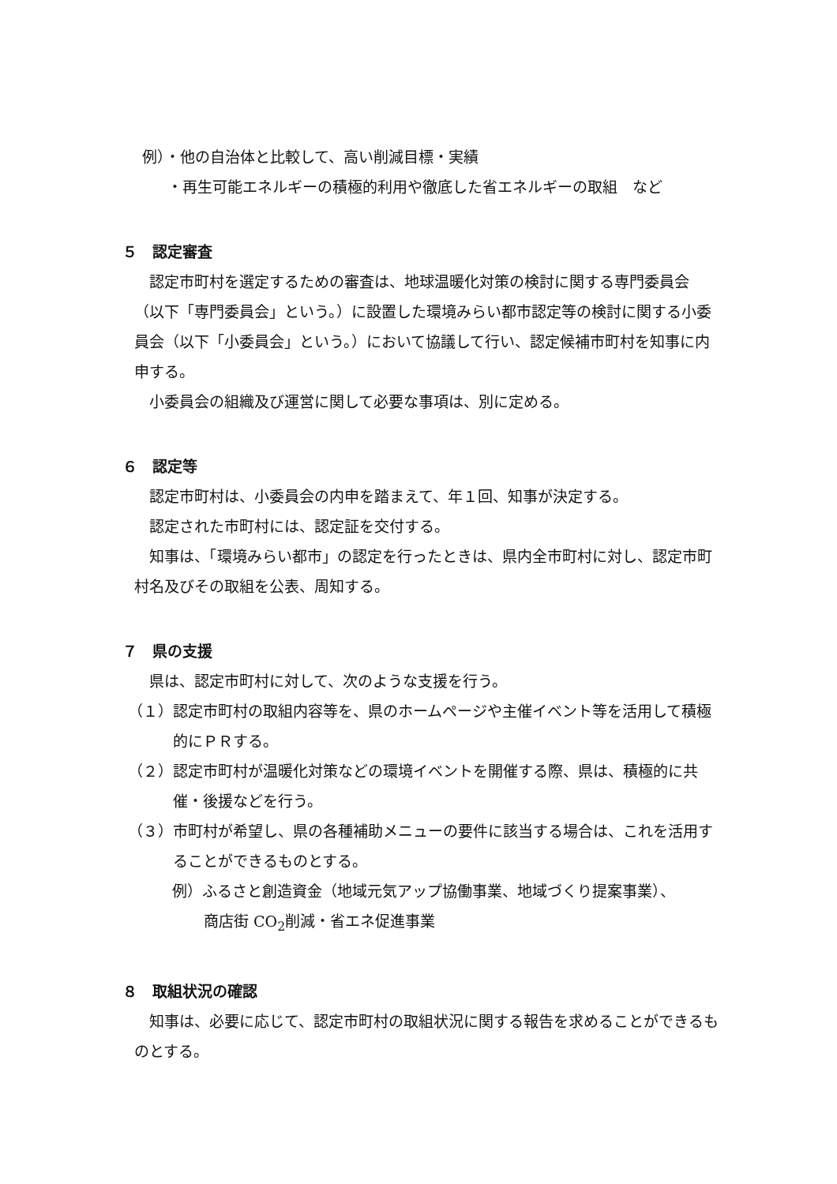例）・他の自治体と比較して、高い削減目標・実績
・再生可能エネルギーの積極的利用や徹底した省エネルギーの取組　など
５　認定審査
認定市町村を選定するための審査は、地球温暖化対策の検討に関する専門委員会（以下「専門委員会」という。）に設置した環境みらい都市認定等の検討に関する小委員会（以下「小委員会」という。）において協議して行い、認定候補市町村を知事に内申する。
小委員会の組織及び運営に関して必要な事項は、別に定める。
６　認定等
認定市町村は、小委員会の内申を踏まえて、年１回、知事が決定する。
認定された市町村には、認定証を交付する。
知事は、「環境みらい都市」の認定を行ったときは、県内全市町村に対し、認定市町村名及びその取組を公表、周知する。
７　県の支援
県は、認定市町村に対して、次のような支援を行う。
（１）認定市町村の取組内容等を、県のホームページや主催イベント等を活用して積極的にＰＲする。
（２）認定市町村が温暖化対策などの環境イベントを開催する際、県は、積極的に共催・後援などを行う。
（３）市町村が希望し、県の各種補助メニューの要件に該当する場合は、これを活用することができるものとする。
例）ふるさと創造資金（地域元気アップ協働事業、地域づくり提案事業）、
商店街 CO<sub>2</sub>削減・省エネ促進事業
８　取組状況の確認
知事は、必要に応じて、認定市町村の取組状況に関する報告を求めることができるものとする。